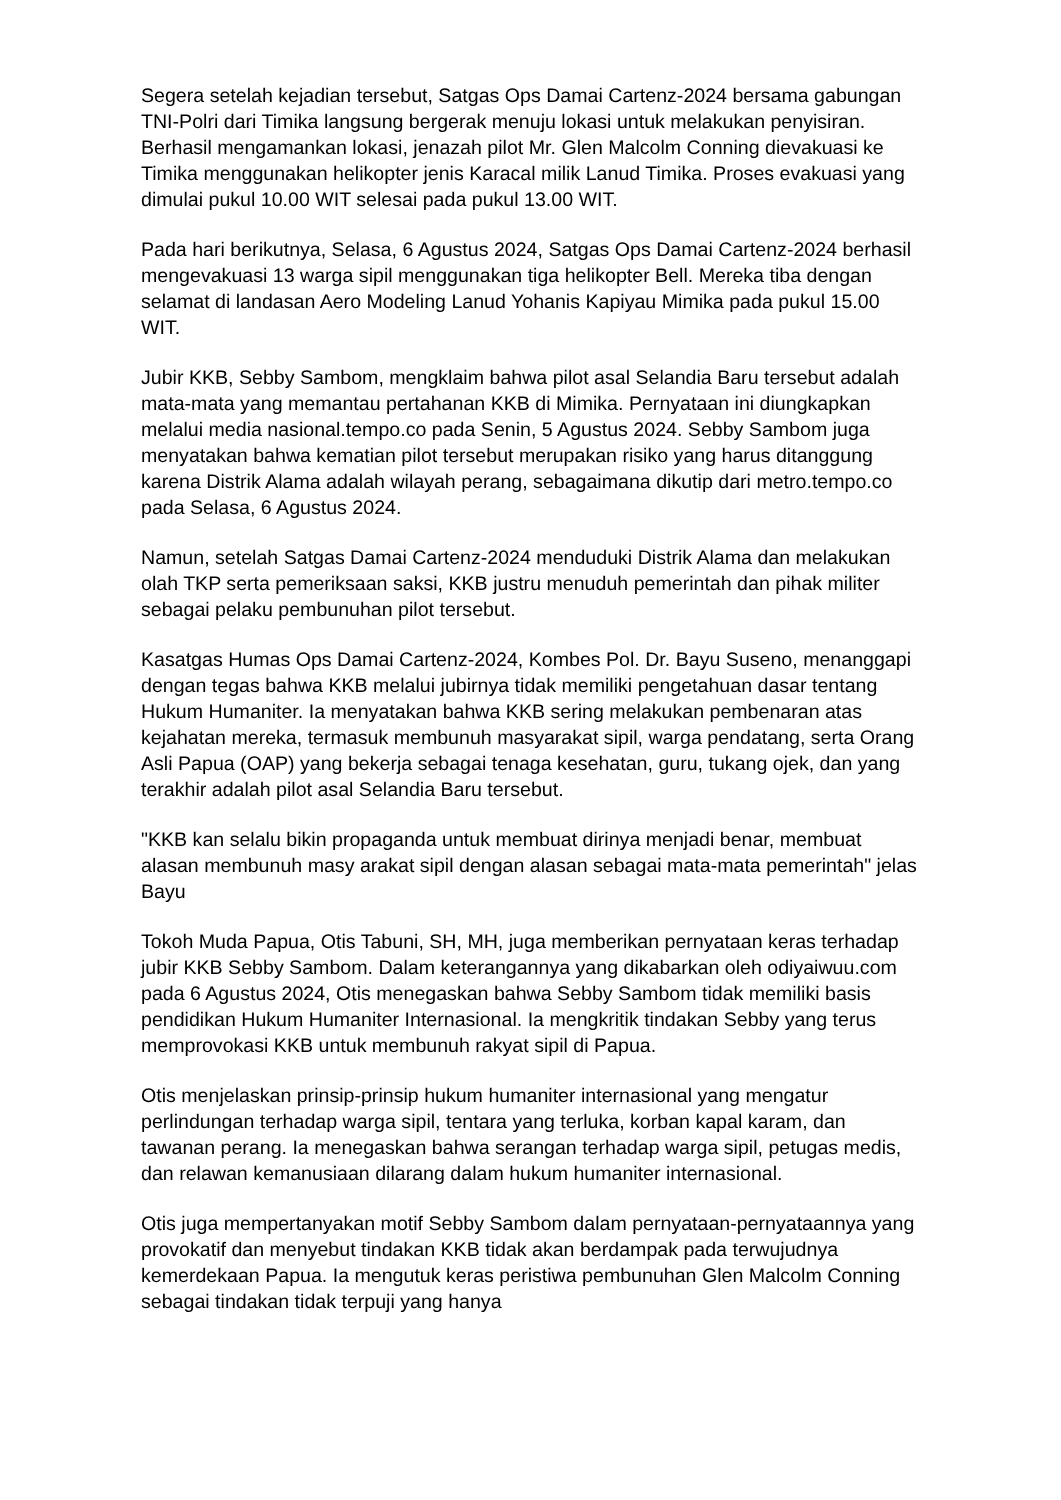Segera setelah kejadian tersebut, Satgas Ops Damai Cartenz-2024 bersama gabungan TNI-Polri dari Timika langsung bergerak menuju lokasi untuk melakukan penyisiran. Berhasil mengamankan lokasi, jenazah pilot Mr. Glen Malcolm Conning dievakuasi ke Timika menggunakan helikopter jenis Karacal milik Lanud Timika. Proses evakuasi yang dimulai pukul 10.00 WIT selesai pada pukul 13.00 WIT.
Pada hari berikutnya, Selasa, 6 Agustus 2024, Satgas Ops Damai Cartenz-2024 berhasil mengevakuasi 13 warga sipil menggunakan tiga helikopter Bell. Mereka tiba dengan selamat di landasan Aero Modeling Lanud Yohanis Kapiyau Mimika pada pukul 15.00 WIT.
Jubir KKB, Sebby Sambom, mengklaim bahwa pilot asal Selandia Baru tersebut adalah mata-mata yang memantau pertahanan KKB di Mimika. Pernyataan ini diungkapkan melalui media nasional.tempo.co pada Senin, 5 Agustus 2024. Sebby Sambom juga menyatakan bahwa kematian pilot tersebut merupakan risiko yang harus ditanggung karena Distrik Alama adalah wilayah perang, sebagaimana dikutip dari metro.tempo.co pada Selasa, 6 Agustus 2024.
Namun, setelah Satgas Damai Cartenz-2024 menduduki Distrik Alama dan melakukan olah TKP serta pemeriksaan saksi, KKB justru menuduh pemerintah dan pihak militer sebagai pelaku pembunuhan pilot tersebut.
Kasatgas Humas Ops Damai Cartenz-2024, Kombes Pol. Dr. Bayu Suseno, menanggapi dengan tegas bahwa KKB melalui jubirnya tidak memiliki pengetahuan dasar tentang Hukum Humaniter. Ia menyatakan bahwa KKB sering melakukan pembenaran atas kejahatan mereka, termasuk membunuh masyarakat sipil, warga pendatang, serta Orang Asli Papua (OAP) yang bekerja sebagai tenaga kesehatan, guru, tukang ojek, dan yang terakhir adalah pilot asal Selandia Baru tersebut.
"KKB kan selalu bikin propaganda untuk membuat dirinya menjadi benar, membuat alasan membunuh masy arakat sipil dengan alasan sebagai mata-mata pemerintah" jelas Bayu
Tokoh Muda Papua, Otis Tabuni, SH, MH, juga memberikan pernyataan keras terhadap jubir KKB Sebby Sambom. Dalam keterangannya yang dikabarkan oleh odiyaiwuu.com pada 6 Agustus 2024, Otis menegaskan bahwa Sebby Sambom tidak memiliki basis pendidikan Hukum Humaniter Internasional. Ia mengkritik tindakan Sebby yang terus memprovokasi KKB untuk membunuh rakyat sipil di Papua.
Otis menjelaskan prinsip-prinsip hukum humaniter internasional yang mengatur perlindungan terhadap warga sipil, tentara yang terluka, korban kapal karam, dan tawanan perang. Ia menegaskan bahwa serangan terhadap warga sipil, petugas medis, dan relawan kemanusiaan dilarang dalam hukum humaniter internasional.
Otis juga mempertanyakan motif Sebby Sambom dalam pernyataan-pernyataannya yang provokatif dan menyebut tindakan KKB tidak akan berdampak pada terwujudnya kemerdekaan Papua. Ia mengutuk keras peristiwa pembunuhan Glen Malcolm Conning sebagai tindakan tidak terpuji yang hanya